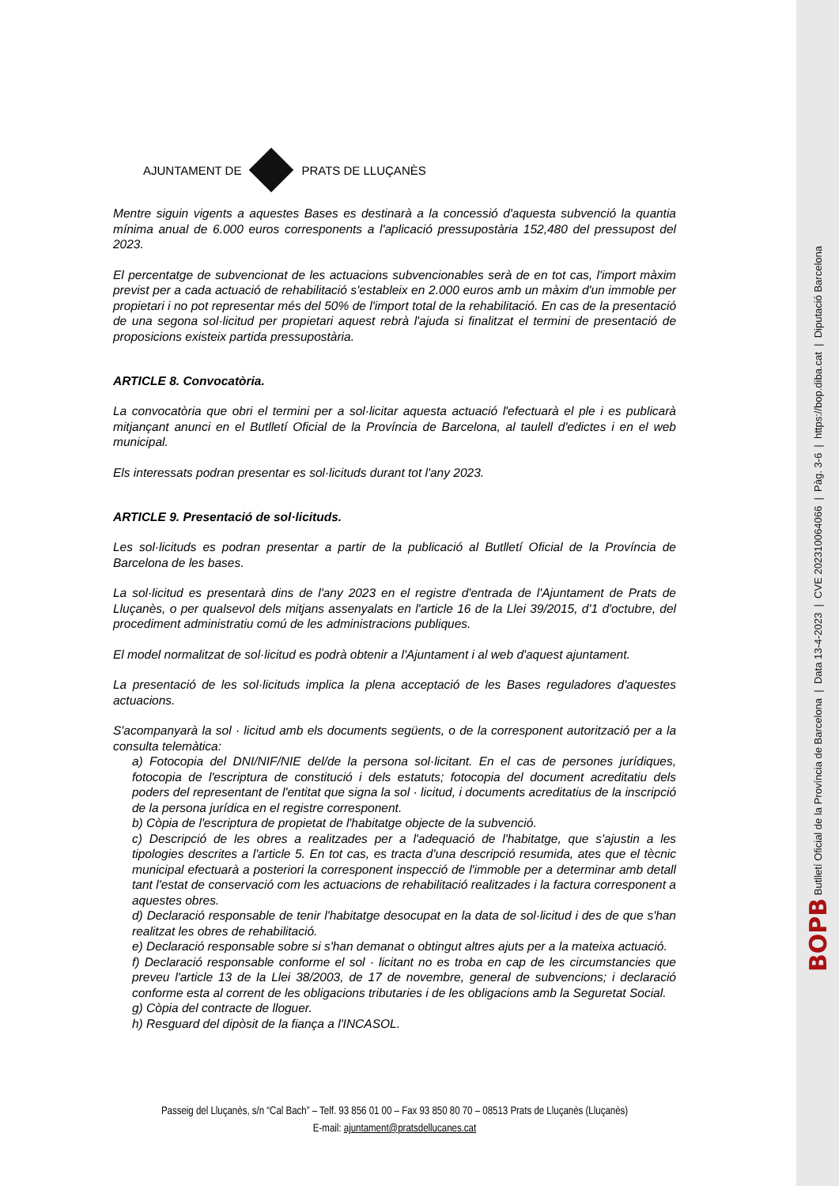AJUNTAMENT DE PRATS DE LLUÇANÈS
Mentre siguin vigents a aquestes Bases es destinarà a la concessió d'aquesta subvenció la quantia mínima anual de 6.000 euros corresponents a l'aplicació pressupostària 152,480 del pressupost del 2023.
El percentatge de subvencionat de les actuacions subvencionables serà de en tot cas, l'import màxim previst per a cada actuació de rehabilitació s'estableix en 2.000 euros amb un màxim d'un immoble per propietari i no pot representar més del 50% de l'import total de la rehabilitació. En cas de la presentació de una segona sol·licitud per propietari aquest rebrà l'ajuda si finalitzat el termini de presentació de proposicions existeix partida pressupostària.
ARTICLE 8. Convocatòria.
La convocatòria que obri el termini per a sol·licitar aquesta actuació l'efectuarà el ple i es publicarà mitjançant anunci en el Butlletí Oficial de la Província de Barcelona, al taulell d'edictes i en el web municipal.
Els interessats podran presentar es sol·licituds durant tot l'any 2023.
ARTICLE 9. Presentació de sol·licituds.
Les sol·licituds es podran presentar a partir de la publicació al Butlletí Oficial de la Província de Barcelona de les bases.
La sol·licitud es presentarà dins de l'any 2023 en el registre d'entrada de l'Ajuntament de Prats de Lluçanès, o per qualsevol dels mitjans assenyalats en l'article 16 de la Llei 39/2015, d'1 d'octubre, del procediment administratiu comú de les administracions publiques.
El model normalitzat de sol·licitud es podrà obtenir a l'Ajuntament i al web d'aquest ajuntament.
La presentació de les sol·licituds implica la plena acceptació de les Bases reguladores d'aquestes actuacions.
S'acompanyarà la sol · licitud amb els documents següents, o de la corresponent autorització per a la consulta telemàtica:
a) Fotocopia del DNI/NIF/NIE del/de la persona sol·licitant. En el cas de persones jurídiques, fotocopia de l'escriptura de constitució i dels estatuts; fotocopia del document acreditatiu dels poders del representant de l'entitat que signa la sol · licitud, i documents acreditatius de la inscripció de la persona jurídica en el registre corresponent.
b) Còpia de l'escriptura de propietat de l'habitatge objecte de la subvenció.
c) Descripció de les obres a realitzades per a l'adequació de l'habitatge, que s'ajustin a les tipologies descrites a l'article 5. En tot cas, es tracta d'una descripció resumida, ates que el tècnic municipal efectuarà a posteriori la corresponent inspecció de l'immoble per a determinar amb detall tant l'estat de conservació com les actuacions de rehabilitació realitzades i la factura corresponent a aquestes obres.
d) Declaració responsable de tenir l'habitatge desocupat en la data de sol·licitud i des de que s'han realitzat les obres de rehabilitació.
e) Declaració responsable sobre si s'han demanat o obtingut altres ajuts per a la mateixa actuació.
f) Declaració responsable conforme el sol · licitant no es troba en cap de les circumstancies que preveu l'article 13 de la Llei 38/2003, de 17 de novembre, general de subvencions; i declaració conforme esta al corrent de les obligacions tributaries i de les obligacions amb la Seguretat Social.
g) Còpia del contracte de lloguer.
h) Resguard del dipòsit de la fiança a l'INCASOL.
Passeig del Lluçanès, s/n “Cal Bach” – Telf. 93 856 01 00 – Fax 93 850 80 70 – 08513 Prats de Lluçanès (Lluçanès)
E-mail: ajuntament@pratsdellucanes.cat
BOPB Butlletí Oficial de la Província de Barcelona | Data 13-4-2023 | CVE 202310064066 | Pàg. 3-6 | https://bop.diba.cat | Diputació Barcelona